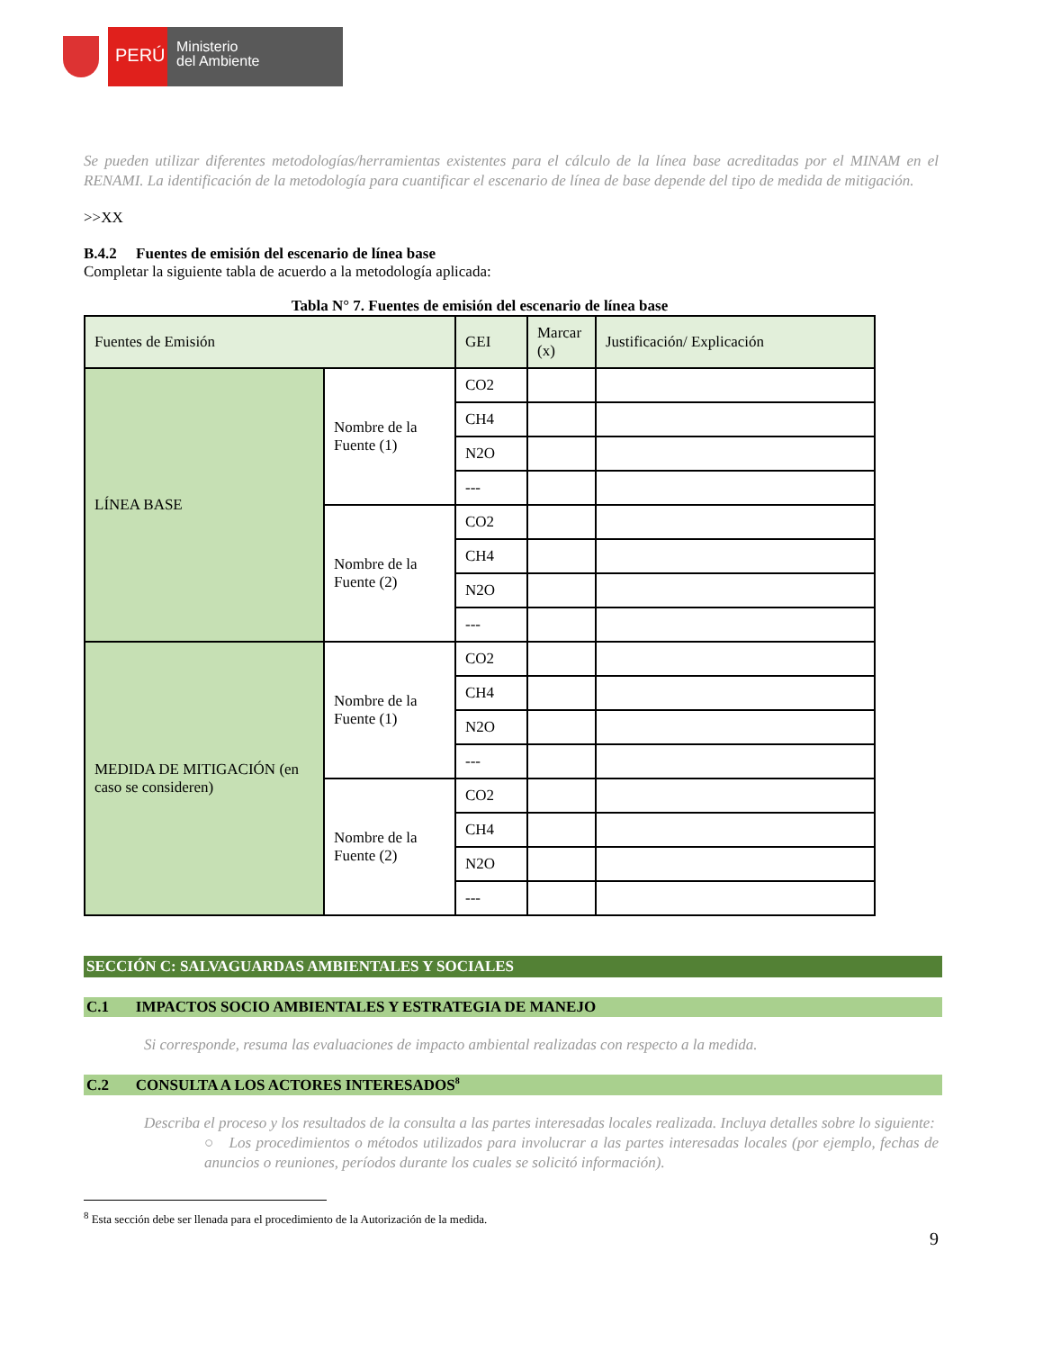PERÚ
Ministerio
del Ambiente
Se pueden utilizar diferentes metodologías/herramientas existentes para el cálculo de la línea base acreditadas por el MINAM en el RENAMI. La identificación de la metodología para cuantificar el escenario de línea de base depende del tipo de medida de mitigación.
>>XX
B.4.2 Fuentes de emisión del escenario de línea base
Completar la siguiente tabla de acuerdo a la metodología aplicada:
Tabla N° 7. Fuentes de emisión del escenario de línea base
| Fuentes de Emisión | | GEI | Marcar (x) | Justificación/ Explicación |
| LÍNEA BASE | Nombre de la Fuente (1) | CO2 | | |
| | | CH4 | | |
| | | N2O | | |
| | | --- | | |
| | Nombre de la Fuente (2) | CO2 | | |
| | | CH4 | | |
| | | N2O | | |
| | | --- | | |
| MEDIDA DE MITIGACIÓN (en caso se consideren) | Nombre de la Fuente (1) | CO2 | | |
| | | CH4 | | |
| | | N2O | | |
| | | --- | | |
| | Nombre de la Fuente (2) | CO2 | | |
| | | CH4 | | |
| | | N2O | | |
| | | --- | | |
SECCIÓN C: SALVAGUARDAS AMBIENTALES Y SOCIALES
C.1 IMPACTOS SOCIO AMBIENTALES Y ESTRATEGIA DE MANEJO
Si corresponde, resuma las evaluaciones de impacto ambiental realizadas con respecto a la medida.
C.2 CONSULTA A LOS ACTORES INTERESADOS<sup>8</sup>
Describa el proceso y los resultados de la consulta a las partes interesadas locales realizada. Incluya detalles sobre lo siguiente:
○ Los procedimientos o métodos utilizados para involucrar a las partes interesadas locales (por ejemplo, fechas de anuncios o reuniones, períodos durante los cuales se solicitó información).
<sup>8</sup> Esta sección debe ser llenada para el procedimiento de la Autorización de la medida.
9